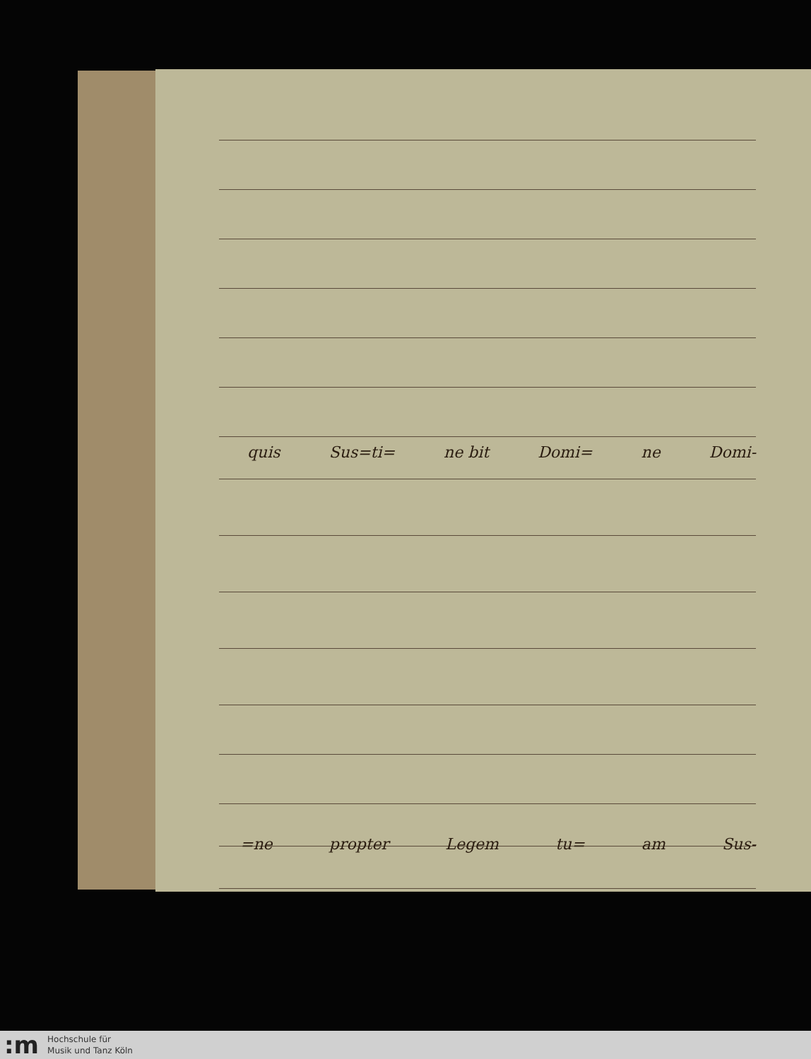quis Sus=ti= ne bit Domi= ne Domi-
=ne propter Legem tu= am Sus-
:m
Hochschule für
Musik und Tanz Köln